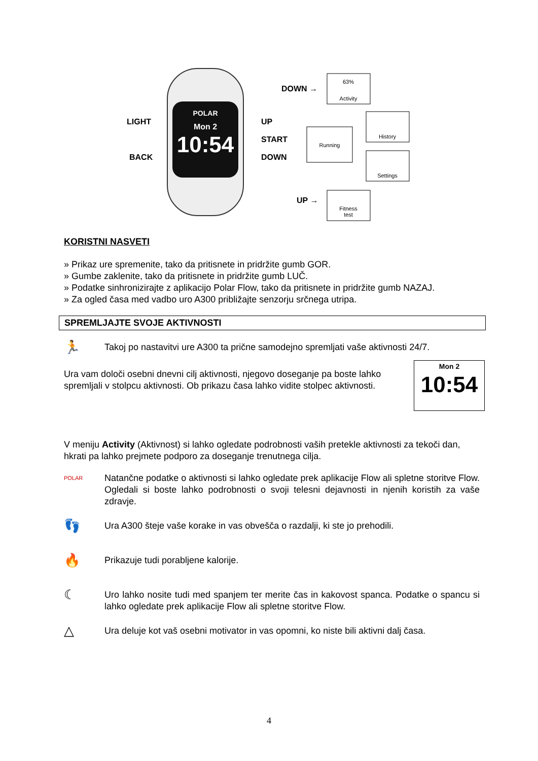POLAR
Mon 2
10:54
LIGHT
BACK
UP
START
DOWN
DOWN →
UP →
63%
Activity
Running
History
Settings
Fitness
test
KORISTNI NASVETI
» Prikaz ure spremenite, tako da pritisnete in pridržite gumb GOR.
» Gumbe zaklenite, tako da pritisnete in pridržite gumb LUČ.
» Podatke sinhronizirajte z aplikacijo Polar Flow, tako da pritisnete in pridržite gumb NAZAJ.
» Za ogled časa med vadbo uro A300 približajte senzorju srčnega utripa.
SPREMLJAJTE SVOJE AKTIVNOSTI
🏃
Takoj po nastavitvi ure A300 ta prične samodejno spremljati vaše aktivnosti 24/7.
Ura vam določi osebni dnevni cilj aktivnosti, njegovo doseganje pa boste lahko spremljali v stolpcu aktivnosti. Ob prikazu časa lahko vidite stolpec aktivnosti.
Mon 2
10:54
V meniju Activity (Aktivnost) si lahko ogledate podrobnosti vaših pretekle aktivnosti za tekoči dan, hkrati pa lahko prejmete podporo za doseganje trenutnega cilja.
POLAR
Natančne podatke o aktivnosti si lahko ogledate prek aplikacije Flow ali spletne storitve Flow. Ogledali si boste lahko podrobnosti o svoji telesni dejavnosti in njenih koristih za vaše zdravje.
👣
Ura A300 šteje vaše korake in vas obvešča o razdalji, ki ste jo prehodili.
🔥
Prikazuje tudi porabljene kalorije.
☾
Uro lahko nosite tudi med spanjem ter merite čas in kakovost spanca. Podatke o spancu si lahko ogledate prek aplikacije Flow ali spletne storitve Flow.
△
Ura deluje kot vaš osebni motivator in vas opomni, ko niste bili aktivni dalj časa.
4